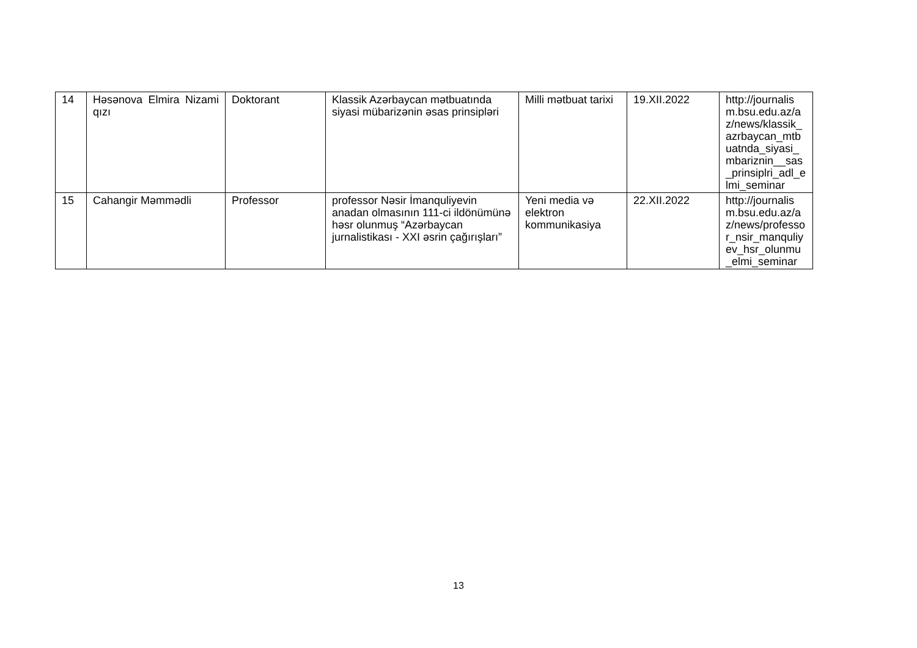| 14 | Həsənova Elmira Nizami qızı | Doktorant | Klassik Azərbaycan mətbuatında siyasi mübarizənin əsas prinsipləri | Milli mətbuat tarixi | 19.XII.2022 | http://journalism.bsu.edu.az/az/news/klassik_azrbaycan_mtbuatnda_siyasi_mbariznin__sas_prinsiplri_adl_elmi_seminar |
| 15 | Cahangir Məmmədli | Professor | professor Nəsir İmanquliyevin anadan olmasının 111-ci ildönümünə həsr olunmuş “Azərbaycan jurnalistikası - XXI əsrin çağırışları” | Yeni media və elektron kommunikasiya | 22.XII.2022 | http://journalism.bsu.edu.az/az/news/professor_nsir_manquliyev_hsr_olunmu_elmi_seminar |
13